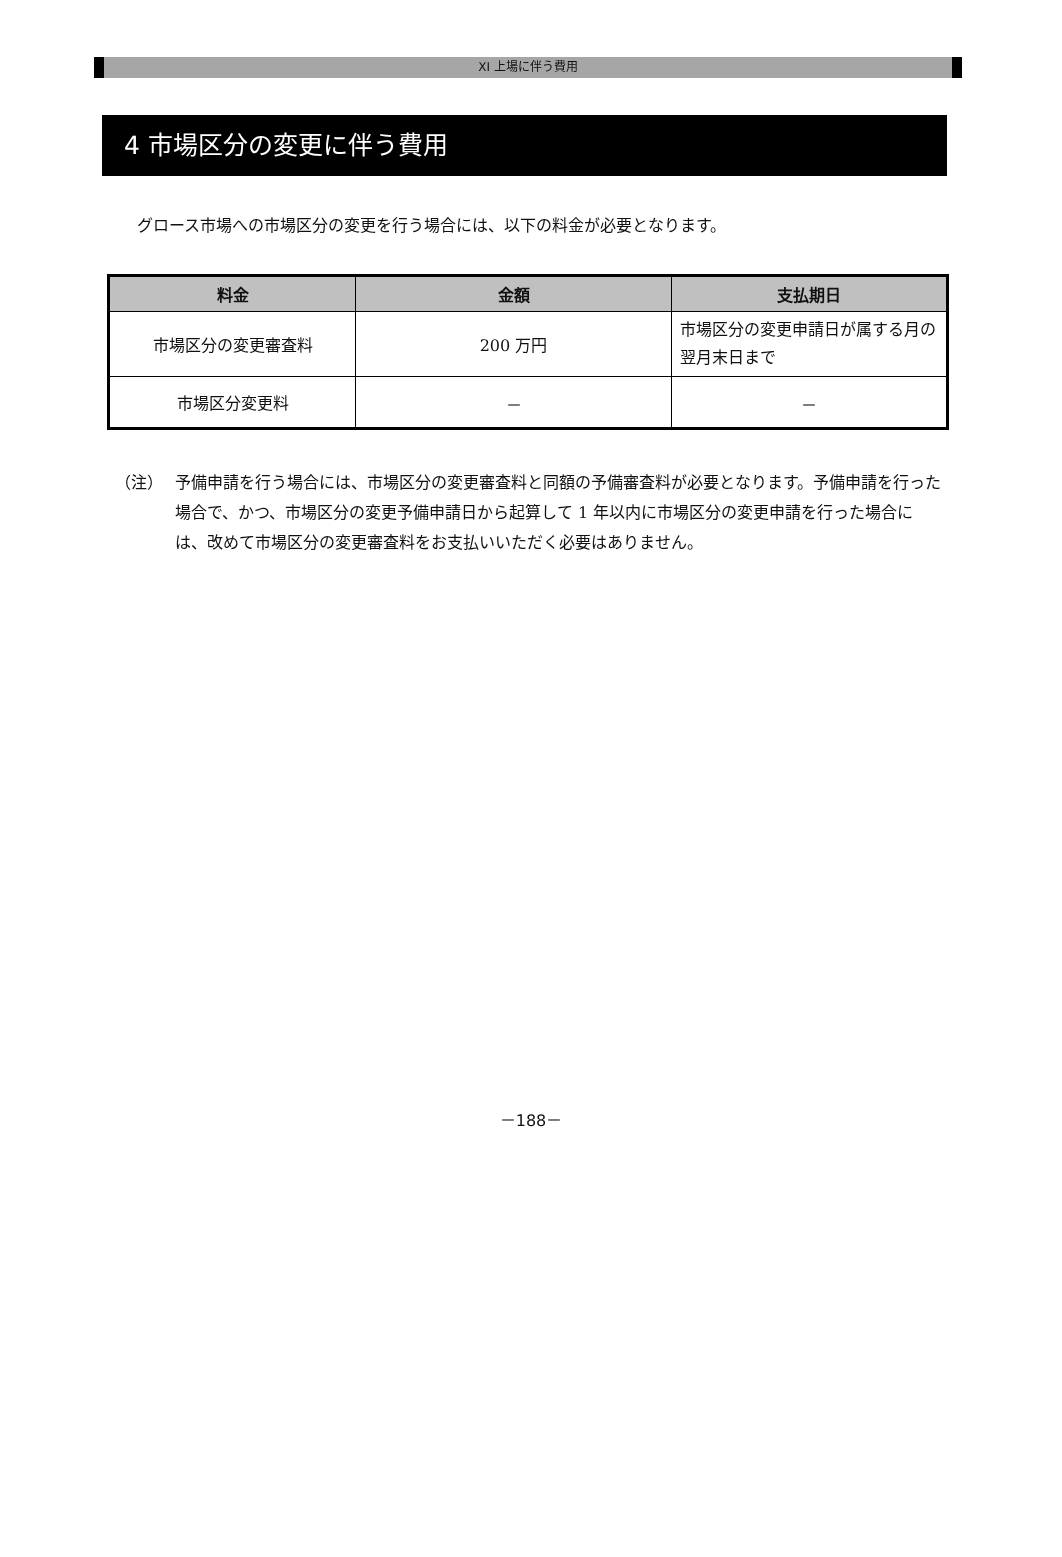XI 上場に伴う費用
4 市場区分の変更に伴う費用
グロース市場への市場区分の変更を行う場合には、以下の料金が必要となります。
| 料金 | 金額 | 支払期日 |
| --- | --- | --- |
| 市場区分の変更審査料 | 200 万円 | 市場区分の変更申請日が属する月の翌月末日まで |
| 市場区分変更料 | － | － |
（注） 予備申請を行う場合には、市場区分の変更審査料と同額の予備審査料が必要となります。予備申請を行った場合で、かつ、市場区分の変更予備申請日から起算して 1 年以内に市場区分の変更申請を行った場合には、改めて市場区分の変更審査料をお支払いいただく必要はありません。
－188－